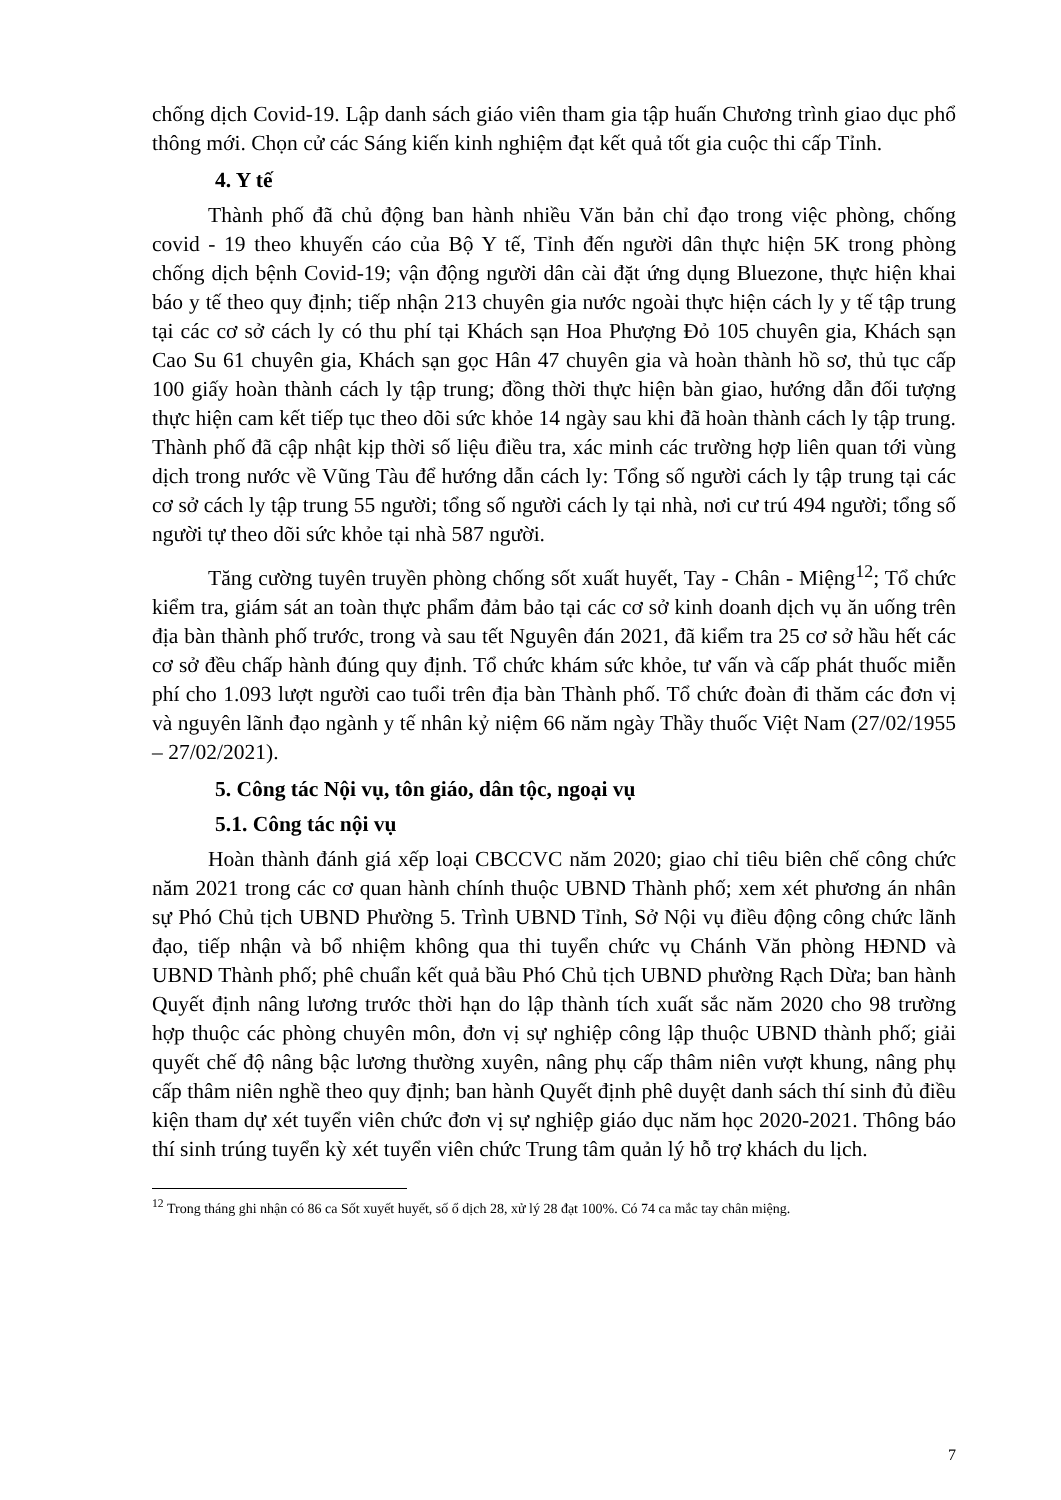chống dịch Covid-19. Lập danh sách giáo viên tham gia tập huấn Chương trình giao dục phổ thông mới. Chọn cử các Sáng kiến kinh nghiệm đạt kết quả tốt gia cuộc thi cấp Tỉnh.
4. Y tế
Thành phố đã chủ động ban hành nhiều Văn bản chỉ đạo trong việc phòng, chống covid - 19 theo khuyến cáo của Bộ Y tế, Tỉnh đến người dân thực hiện 5K trong phòng chống dịch bệnh Covid-19; vận động người dân cài đặt ứng dụng Bluezone, thực hiện khai báo y tế theo quy định; tiếp nhận 213 chuyên gia nước ngoài thực hiện cách ly y tế tập trung tại các cơ sở cách ly có thu phí tại Khách sạn Hoa Phượng Đỏ 105 chuyên gia, Khách sạn Cao Su 61 chuyên gia, Khách sạn gọc Hân 47 chuyên gia và hoàn thành hồ sơ, thủ tục cấp 100 giấy hoàn thành cách ly tập trung; đồng thời thực hiện bàn giao, hướng dẫn đối tượng thực hiện cam kết tiếp tục theo dõi sức khỏe 14 ngày sau khi đã hoàn thành cách ly tập trung. Thành phố đã cập nhật kịp thời số liệu điều tra, xác minh các trường hợp liên quan tới vùng dịch trong nước về Vũng Tàu để hướng dẫn cách ly: Tổng số người cách ly tập trung tại các cơ sở cách ly tập trung 55 người; tổng số người cách ly tại nhà, nơi cư trú 494 người; tổng số người tự theo dõi sức khỏe tại nhà 587 người.
Tăng cường tuyên truyền phòng chống sốt xuất huyết, Tay - Chân - Miệng<sup>12</sup>; Tổ chức kiểm tra, giám sát an toàn thực phẩm đảm bảo tại các cơ sở kinh doanh dịch vụ ăn uống trên địa bàn thành phố trước, trong và sau tết Nguyên đán 2021, đã kiểm tra 25 cơ sở hầu hết các cơ sở đều chấp hành đúng quy định. Tổ chức khám sức khỏe, tư vấn và cấp phát thuốc miễn phí cho 1.093 lượt người cao tuổi trên địa bàn Thành phố. Tổ chức đoàn đi thăm các đơn vị và nguyên lãnh đạo ngành y tế nhân kỷ niệm 66 năm ngày Thầy thuốc Việt Nam (27/02/1955 – 27/02/2021).
5. Công tác Nội vụ, tôn giáo, dân tộc, ngoại vụ
5.1. Công tác nội vụ
Hoàn thành đánh giá xếp loại CBCCVC năm 2020; giao chỉ tiêu biên chế công chức năm 2021 trong các cơ quan hành chính thuộc UBND Thành phố; xem xét phương án nhân sự Phó Chủ tịch UBND Phường 5. Trình UBND Tỉnh, Sở Nội vụ điều động công chức lãnh đạo, tiếp nhận và bổ nhiệm không qua thi tuyển chức vụ Chánh Văn phòng HĐND và UBND Thành phố; phê chuẩn kết quả bầu Phó Chủ tịch UBND phường Rạch Dừa; ban hành Quyết định nâng lương trước thời hạn do lập thành tích xuất sắc năm 2020 cho 98 trường hợp thuộc các phòng chuyên môn, đơn vị sự nghiệp công lập thuộc UBND thành phố; giải quyết chế độ nâng bậc lương thường xuyên, nâng phụ cấp thâm niên vượt khung, nâng phụ cấp thâm niên nghề theo quy định; ban hành Quyết định phê duyệt danh sách thí sinh đủ điều kiện tham dự xét tuyển viên chức đơn vị sự nghiệp giáo dục năm học 2020-2021. Thông báo thí sinh trúng tuyển kỳ xét tuyển viên chức Trung tâm quản lý hỗ trợ khách du lịch.
<sup>12</sup> Trong tháng ghi nhận có 86 ca Sốt xuyết huyết, số ổ dịch 28, xử lý 28 đạt 100%. Có 74 ca mắc tay chân miệng.
7